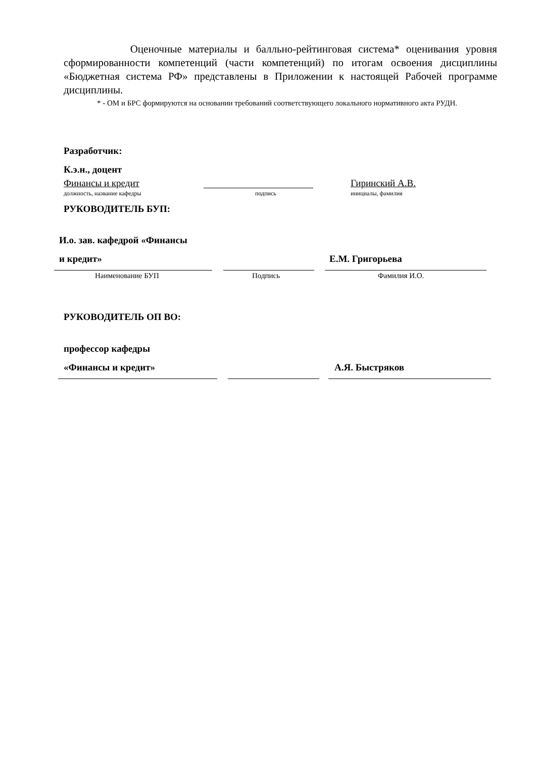Оценочные материалы и балльно-рейтинговая система* оценивания уровня сформированности компетенций (части компетенций) по итогам освоения дисциплины «Бюджетная система РФ» представлены в Приложении к настоящей Рабочей программе дисциплины.
* - ОМ и БРС формируются на основании требований соответствующего локального нормативного акта РУДН.
Разработчик:
К.э.н., доцент
Финансы и кредит Гиринский А.В.
должность, название кафедры подпись инициалы, фамилия
РУКОВОДИТЕЛЬ БУП:
И.о. зав. кафедрой «Финансы
и кредит» Е.М. Григорьева
Наименование БУП Подпись Фамилия И.О.
РУКОВОДИТЕЛЬ ОП ВО:
профессор кафедры
«Финансы и кредит» А.Я. Быстряков